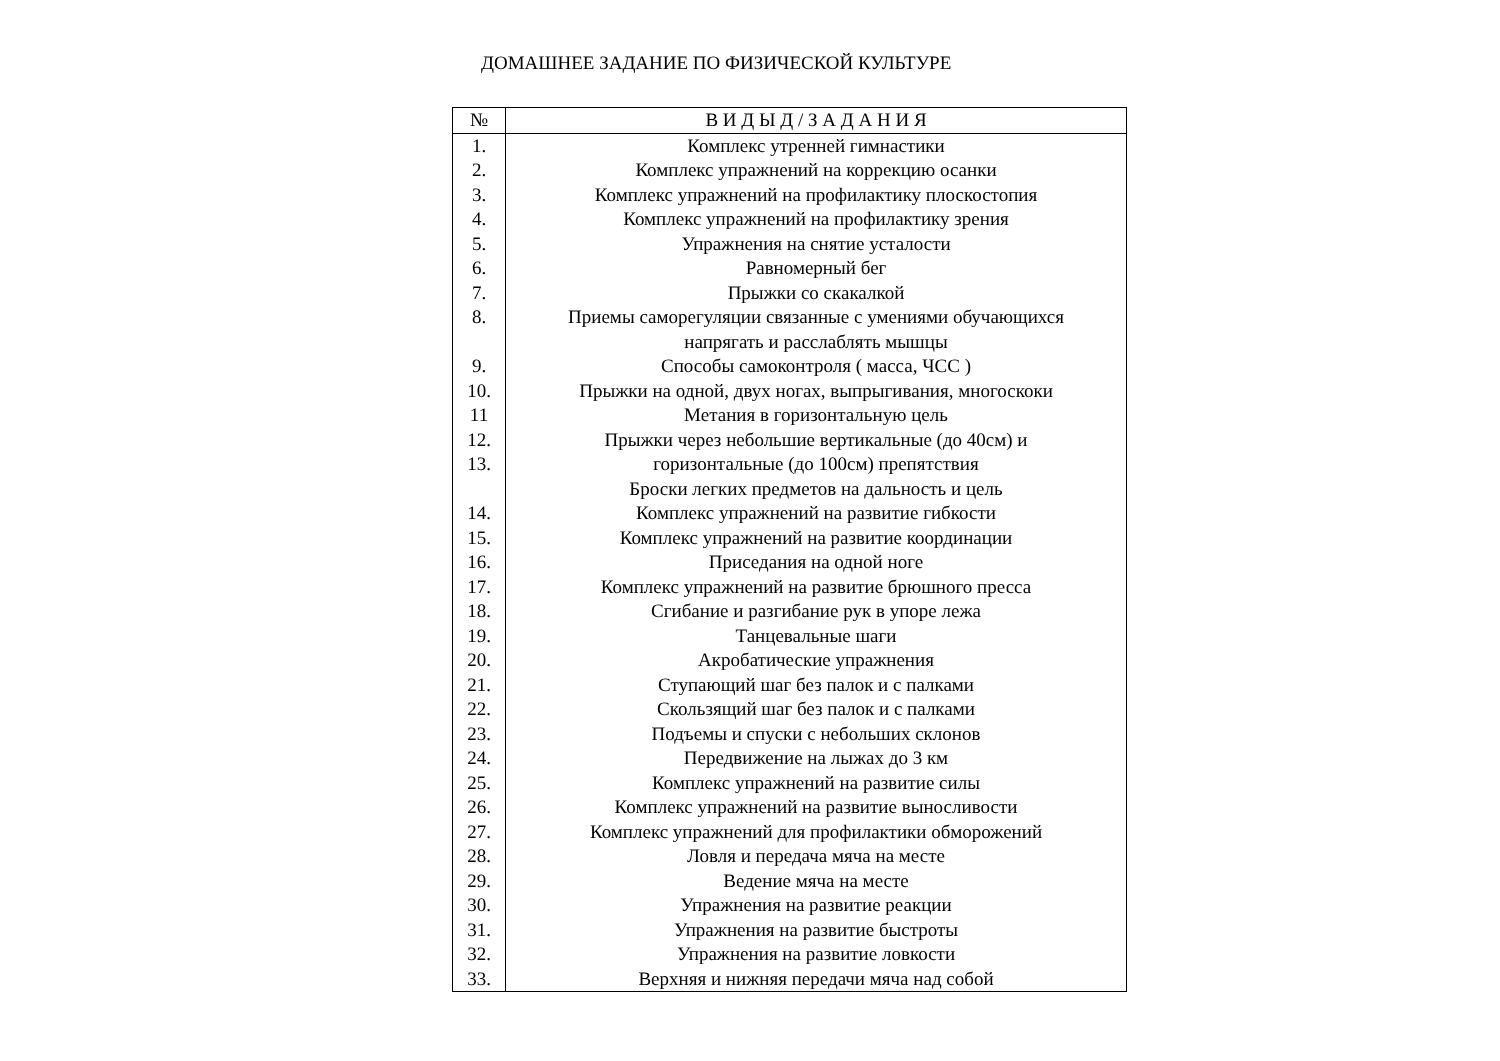ДОМАШНЕЕ ЗАДАНИЕ ПО ФИЗИЧЕСКОЙ КУЛЬТУРЕ
| № | В И Д Ы Д / З А Д А Н И Я |
| --- | --- |
| 1. | Комплекс утренней гимнастики |
| 2. | Комплекс упражнений на коррекцию осанки |
| 3. | Комплекс упражнений на профилактику плоскостопия |
| 4. | Комплекс упражнений на профилактику зрения |
| 5. | Упражнения на снятие усталости |
| 6. | Равномерный бег |
| 7. | Прыжки со скакалкой |
| 8. | Приемы саморегуляции связанные с умениями обучающихся напрягать и расслаблять мышцы |
| 9. | Способы самоконтроля ( масса, ЧСС ) |
| 10. | Прыжки на одной, двух ногах, выпрыгивания, многоскоки |
| 11 | Метания в горизонтальную цель |
| 12. 13. | Прыжки через небольшие вертикальные (до 40см) и горизонтальные (до 100см) препятствия Броски легких предметов на дальность и цель |
| 14. | Комплекс упражнений на развитие гибкости |
| 15. | Комплекс упражнений на развитие координации |
| 16. | Приседания на одной ноге |
| 17. | Комплекс упражнений на развитие брюшного пресса |
| 18. | Сгибание и разгибание рук в упоре лежа |
| 19. | Танцевальные шаги |
| 20. | Акробатические упражнения |
| 21. | Ступающий шаг без палок и с палками |
| 22. | Скользящий шаг без палок и с палками |
| 23. | Подъемы и спуски с небольших склонов |
| 24. | Передвижение на лыжах до 3 км |
| 25. | Комплекс упражнений на развитие силы |
| 26. | Комплекс упражнений на развитие выносливости |
| 27. | Комплекс упражнений для профилактики обморожений |
| 28. | Ловля и передача мяча на месте |
| 29. | Ведение мяча на месте |
| 30. | Упражнения на развитие реакции |
| 31. | Упражнения на развитие быстроты |
| 32. | Упражнения на развитие ловкости |
| 33. | Верхняя и нижняя передачи мяча над собой |